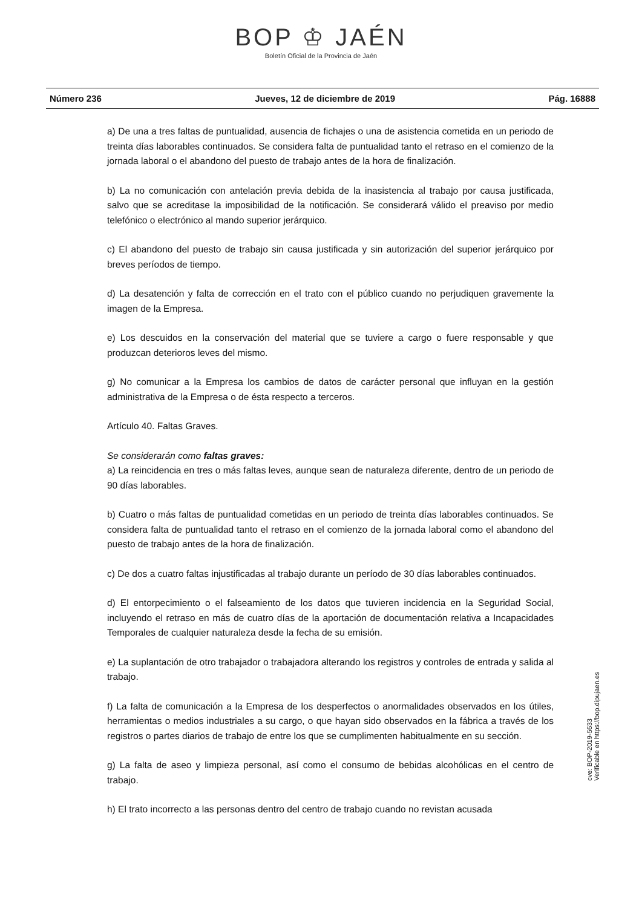BOP ♔ JAÉN
Boletín Oficial de la Provincia de Jaén
Número 236 Jueves, 12 de diciembre de 2019 Pág. 16888
a) De una a tres faltas de puntualidad, ausencia de fichajes o una de asistencia cometida en un periodo de treinta días laborables continuados. Se considera falta de puntualidad tanto el retraso en el comienzo de la jornada laboral o el abandono del puesto de trabajo antes de la hora de finalización.
b) La no comunicación con antelación previa debida de la inasistencia al trabajo por causa justificada, salvo que se acreditase la imposibilidad de la notificación. Se considerará válido el preaviso por medio telefónico o electrónico al mando superior jerárquico.
c) El abandono del puesto de trabajo sin causa justificada y sin autorización del superior jerárquico por breves períodos de tiempo.
d) La desatención y falta de corrección en el trato con el público cuando no perjudiquen gravemente la imagen de la Empresa.
e) Los descuidos en la conservación del material que se tuviere a cargo o fuere responsable y que produzcan deterioros leves del mismo.
g) No comunicar a la Empresa los cambios de datos de carácter personal que influyan en la gestión administrativa de la Empresa o de ésta respecto a terceros.
Artículo 40. Faltas Graves.
Se considerarán como faltas graves:
a) La reincidencia en tres o más faltas leves, aunque sean de naturaleza diferente, dentro de un periodo de 90 días laborables.
b) Cuatro o más faltas de puntualidad cometidas en un periodo de treinta días laborables continuados. Se considera falta de puntualidad tanto el retraso en el comienzo de la jornada laboral como el abandono del puesto de trabajo antes de la hora de finalización.
c) De dos a cuatro faltas injustificadas al trabajo durante un período de 30 días laborables continuados.
d) El entorpecimiento o el falseamiento de los datos que tuvieren incidencia en la Seguridad Social, incluyendo el retraso en más de cuatro días de la aportación de documentación relativa a Incapacidades Temporales de cualquier naturaleza desde la fecha de su emisión.
e) La suplantación de otro trabajador o trabajadora alterando los registros y controles de entrada y salida al trabajo.
f) La falta de comunicación a la Empresa de los desperfectos o anormalidades observados en los útiles, herramientas o medios industriales a su cargo, o que hayan sido observados en la fábrica a través de los registros o partes diarios de trabajo de entre los que se cumplimenten habitualmente en su sección.
g) La falta de aseo y limpieza personal, así como el consumo de bebidas alcohólicas en el centro de trabajo.
h) El trato incorrecto a las personas dentro del centro de trabajo cuando no revistan acusada
cve: BOP-2019-5633
Verificable en https://bop.dipujaen.es